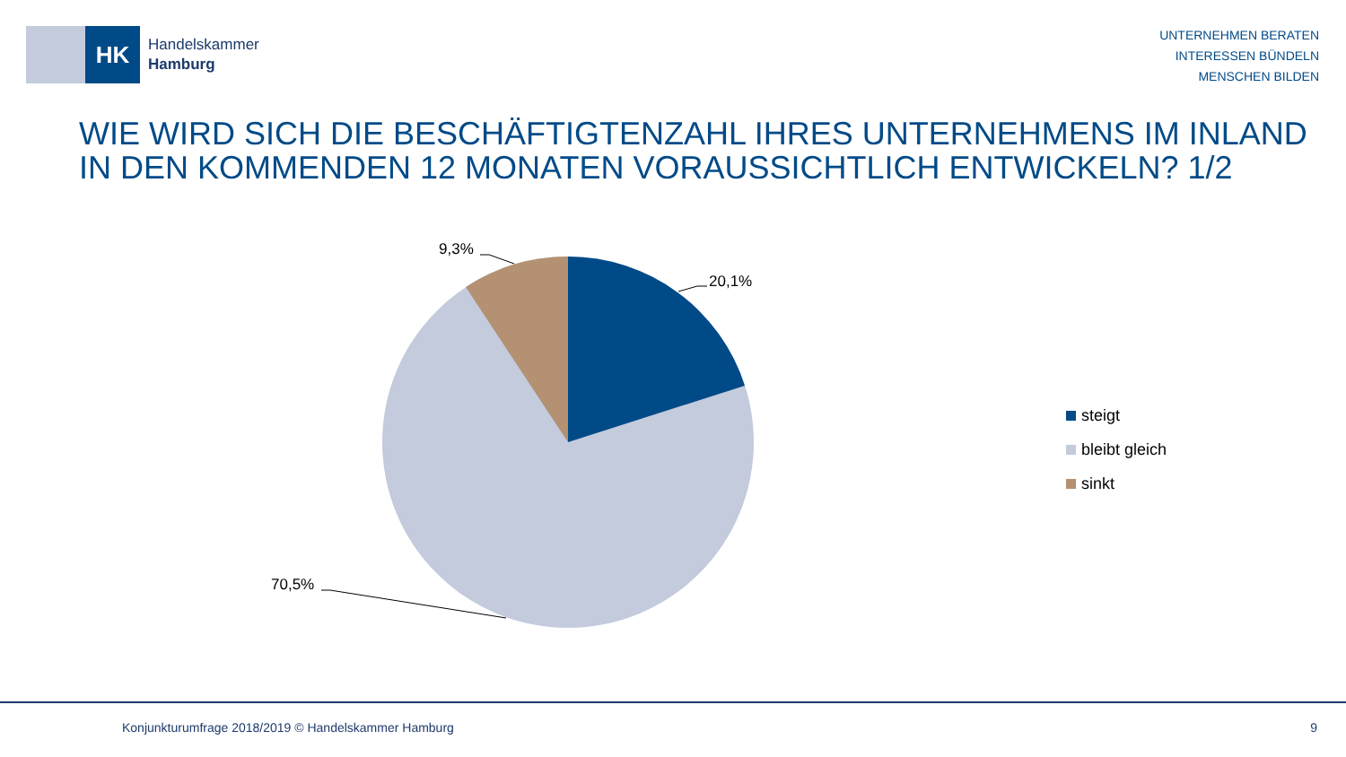HK
Handelskammer
Hamburg
UNTERNEHMEN BERATEN
INTERESSEN BÜNDELN
MENSCHEN BILDEN
WIE WIRD SICH DIE BESCHÄFTIGTENZAHL IHRES UNTERNEHMENS IM INLAND
IN DEN KOMMENDEN 12 MONATEN VORAUSSICHTLICH ENTWICKELN? 1/2
20,1%
9,3%
70,5%
steigt
bleibt gleich
sinkt
Konjunkturumfrage 2018/2019 © Handelskammer Hamburg
9